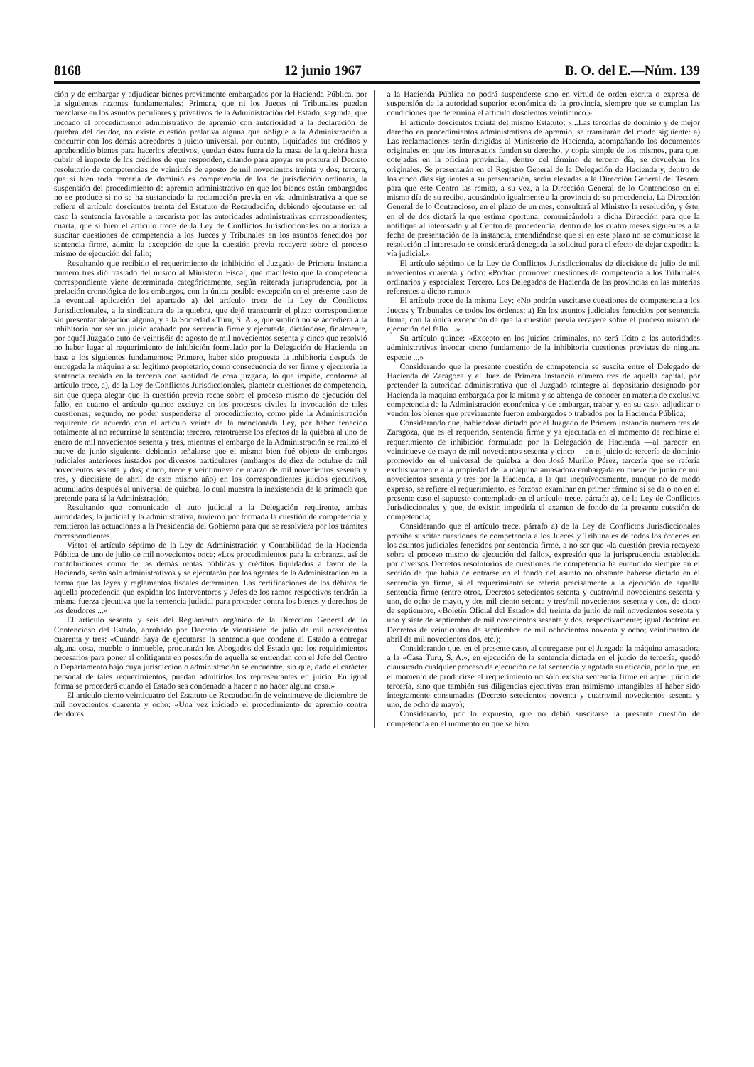8168 12 junio 1967 B. O. del E.—Núm. 139
ción y de embargar y adjudicar bienes previamente embargados por la Hacienda Pública, por la siguientes razones fundamentales: Primera, que ni los Jueces ni Tribunales pueden mezclarse en los asuntos peculiares y privativos de la Administración del Estado; segunda, que incoado el procedimiento administrativo de apremio con anterioridad a la declaración de quiebra del deudor, no existe cuestión prelativa alguna que obligue a la Administración a concurrir con los demás acreedores a juicio universal, por cuanto, liquidados sus créditos y aprehendido bienes para hacerlos efectivos, quedan éstos fuera de la masa de la quiebra hasta cubrir el importe de los créditos de que responden, citando para apoyar su postura el Decreto resolutorio de competencias de veintitrés de agosto de mil novecientos treinta y dos; tercera, que si bien toda tercería de dominio es competencia de los de jurisdicción ordinaria, la suspensión del procedimiento de apremio administrativo en que los bienes están embargados no se produce si no se ha sustanciado la reclamación previa en vía administrativa a que se refiere el artículo doscientos treinta del Estatuto de Recaudación, debiendo ejecutarse en tal caso la sentencia favorable a tercerista por las autoridades administrativas correspondientes; cuarta, que si bien el artículo trece de la Ley de Conflictos Jurisdiccionales no autoriza a suscitar cuestiones de competencia a los Jueces y Tribunales en los asuntos fenecidos por sentencia firme, admite la excepción de que la cuestión previa recayere sobre el proceso mismo de ejecución del fallo;
Resultando que recibido el requerimiento de inhibición el Juzgado de Primera Instancia número tres dió traslado del mismo al Ministerio Fiscal, que manifestó que la competencia correspondiente viene determinada categóricamente, según reiterada jurisprudencia, por la prelación cronológica de los embargos, con la única posible excepción en el presente caso de la eventual aplicación del apartado a) del artículo trece de la Ley de Conflictos Jurisdiccionales, a la sindicatura de la quiebra, que dejó transcurrir el plazo correspondiente sin presentar alegación alguna, y a la Sociedad «Turu, S. A.», que suplicó no se accediera a la inhibitoria por ser un juicio acabado por sentencia firme y ejecutada, dictándose, finalmente, por aquél Juzgado auto de veintiséis de agosto de mil novecientos sesenta y cinco que resolvió no haber lugar al requerimiento de inhibición formulado por la Delegación de Hacienda en base a los siguientes fundamentos: Primero, haber sido propuesta la inhibitoria después de entregada la máquina a su legítimo propietario, como consecuencia de ser firme y ejecutoria la sentencia recaída en la tercería con santidad de cosa juzgada, lo que impide, conforme al artículo trece, a), de la Ley de Conflictos Jurisdiccionales, plantear cuestiones de competencia, sin que quepa alegar que la cuestión previa recae sobre el proceso mismo de ejecución del fallo, en cuanto el artículo quince excluye en los procesos civiles la invocación de tales cuestiones; segundo, no poder suspenderse el procedimiento, como pide la Administración requirente de acuerdo con el artículo veinte de la mencionada Ley, por haber fenecido totalmente al no recurrirse la sentencia; tercero, retrotraerse los efectos de la quiebra al uno de enero de mil novecientos sesenta y tres, mientras el embargo de la Administración se realizó el nueve de junio siguiente, debiendo señalarse que el mismo bien fué objeto de embargos judiciales anteriores instados por diversos particulares (embargos de diez de octubre de mil novecientos sesenta y dos; cinco, trece y veintinueve de marzo de mil novecientos sesenta y tres, y diecisiete de abril de este mismo año) en los correspondientes juicios ejecutivos, acumulados después al universal de quiebra, lo cual muestra la inexistencia de la primacía que pretende para sí la Administración;
Resultando que comunicado el auto judicial a la Delegación requirente, ambas autoridades, la judicial y la administrativa, tuvieron por formada la cuestión de competencia y remitieron las actuaciones a la Presidencia del Gobierno para que se resolviera por los trámites correspondientes.
Vistos el artículo séptimo de la Ley de Administración y Contabilidad de la Hacienda Pública de uno de julio de mil novecientos once: «Los procedimientos para la cobranza, así de contribuciones como de las demás rentas públicas y créditos liquidados a favor de la Hacienda, serán sólo administrativos y se ejecutarán por los agentes de la Administración en la forma que las leyes y reglamentos fiscales determinen. Las certificaciones de los débitos de aquella procedencia que expidan los Interventores y Jefes de los ramos respectivos tendrán la misma fuerza ejecutiva que la sentencia judicial para proceder contra los bienes y derechos de los deudores ...»
El artículo sesenta y seis del Reglamento orgánico de la Dirección General de lo Contencioso del Estado, aprobado por Decreto de vientisiete de julio de mil novecientos cuarenta y tres: «Cuando haya de ejecutarse la sentencia que condene al Estado a entregar alguna cosa, mueble o inmueble, procurarán los Abogados del Estado que los requirimientos necesarios para poner al colitigante en posesión de aquella se entiendan con el Jefe del Centro o Departamento bajo cuya jurisdicción o administración se encuentre, sin que, dado el carácter personal de tales requerimientos, puedan admitirlos los representantes en juicio. En igual forma se procederá cuando el Estado sea condenado a hacer o no hacer alguna cosa.»
El artículo ciento veinticuatro del Estatuto de Recaudación de veintinueve de diciembre de mil novecientos cuarenta y ocho: «Una vez iniciado el procedimiento de apremio contra deudores
a la Hacienda Pública no podrá suspenderse sino en virtud de orden escrita o expresa de suspensión de la autoridad superior económica de la provincia, siempre que se cumplan las condiciones que determina el artículo doscientos veinticinco.»
El artículo doscientos treinta del mismo Estatuto: «...Las tercerías de dominio y de mejor derecho en procedimientos administrativos de apremio, se tramitarán del modo siguiente: a) Las reclamaciones serán dirigidas al Ministerio de Hacienda, acompañando los documentos originales en que los interesados funden su derecho, y copia simple de los mismos, para que, cotejadas en la oficina provincial, dentro del término de tercero día, se devuelvan los originales. Se presentarán en el Registro General de la Delegación de Hacienda y, dentro de los cinco días siguientes a su presentación, serán elevadas a la Dirección General del Tesoro, para que este Centro las remita, a su vez, a la Dirección General de lo Contencioso en el mismo día de su recibo, acusándolo igualmente a la provincia de su procedencia. La Dirección General de lo Contencioso, en el plazo de un mes, consultará al Ministro la resolución, y éste, en el de dos dictará la que estime oportuna, comunicándola a dicha Dirección para que la notifique al interesado y al Centro de procedencia, dentro de los cuatro meses siguientes a la fecha de presentación de la instancia, entendiéndose que si en este plazo no se comunicase la resolución al interesado se considerará denegada la solicitud para el efecto de dejar expedita la vía judicial.»
El artículo séptimo de la Ley de Conflictos Jurisdiccionales de diecisiete de julio de mil novecientos cuarenta y ocho: «Podrán promover cuestiones de competencia a los Tribunales ordinarios y especiales: Tercero. Los Delegados de Hacienda de las provincias en las materias referentes a dicho ramo.»
El artículo trece de la misma Ley: «No podrán suscitarse cuestiones de competencia a los Jueces y Tribunales de todos los órdenes: a) En los asuntos judiciales fenecidos por sentencia firme, con la única excepción de que la cuestión previa recayere sobre el proceso mismo de ejecución del fallo ...».
Su artículo quince: «Excepto en los juicios criminales, no será lícito a las autoridades administrativas invocar como fundamento de la inhibitoria cuestiones previstas de ninguna especie ...»
Considerando que la presente cuestión de competencia se suscita entre el Delegado de Hacienda de Zaragoza y el Juez de Primera Instancia número tres de aquella capital, por pretender la autoridad administrativa que el Juzgado reintegre al depositario designado por Hacienda la maquina embargada por la misma y se abtenga de conocer en materia de exclusiva competencia de la Administración económica y de embargar, trabar y, en su caso, adjudicar o vender los bienes que previamente fueron embargados o trabados por la Hacienda Pública;
Considerando que, habiéndose dictado por el Juzgado de Primera Instancia número tres de Zaragoza, que es el requerido, sentencia firme y ya ejecutada en el momento de recibirse el requerimiento de inhibición formulado por la Delegación de Hacienda —al parecer en veintinueve de mayo de mil novecientos sesenta y cinco— en el juicio de tercería de dominio promovido en el universal de quiebra a don José Murillo Pérez, tercería que se refería exclusivamente a la propiedad de la máquina amasadora embargada en nueve de junio de mil novecientos sesenta y tres por la Hacienda, a la que inequívocamente, aunque no de modo expreso, se refiere el requerimiento, es forzoso examinar en primer término si se da o no en el presente caso el supuesto contemplado en el artículo trece, párrafo a), de la Ley de Conflictos Jurisdiccionales y que, de existir, impediría el examen de fondo de la presente cuestión de competencia;
Considerando que el artículo trece, párrafo a) de la Ley de Conflictos Jurisdiccionales prohibe suscitar cuestiones de competencia a los Jueces y Tribunales de todos los órdenes en los asuntos judiciales fenecidos por sentencia firme, a no ser que «la cuestión previa recayese sobre el proceso mismo de ejecución del fallo», expresión que la jurisprudencia establecida por diversos Decretos resolutorios de cuestiones de competencia ha entendido siempre en el sentido de que había de entrarse en el fondo del asunto no obstante haberse dictado en él sentencia ya firme, si el requerimiento se refería precisamente a la ejecución de aquella sentencia firme (entre otros, Decretos setecientos setenta y cuatro/mil novecientos sesenta y uno, de ocho de mayo, y dos mil ciento setenta y tres/mil novecientos sesenta y dos, de cinco de septiembre, «Boletín Oficial del Estado» del treinta de junio de mil novecientos sesenta y uno y siete de septiembre de mil novecientos sesenta y dos, respectivamente; igual doctrina en Decretos de veinticuatro de septiembre de mil ochocientos noventa y ocho; veinticuatro de abril de mil novecientos dos, etc.);
Considerando que, en el presente caso, al entregarse por el Juzgado la máquina amasadora a la «Casa Turu, S. A.», en ejecución de la sentencia dictada en el juicio de tercería, quedó clausurado cualquier proceso de ejecución de tal sentencia y agotada su eficacia, por lo que, en el momento de producirse el requerimiento no sólo existía sentencia firme en aquel juicio de tercería, sino que también sus diligencias ejecutivas eran asimismo intangibles al haber sido íntegramente consumadas (Decreto setecientos noventa y cuatro/mil novecientos sesenta y uno, de ocho de mayo);
Considerando, por lo expuesto, que no debió suscitarse la presente cuestión de competencia en el momento en que se hizo.